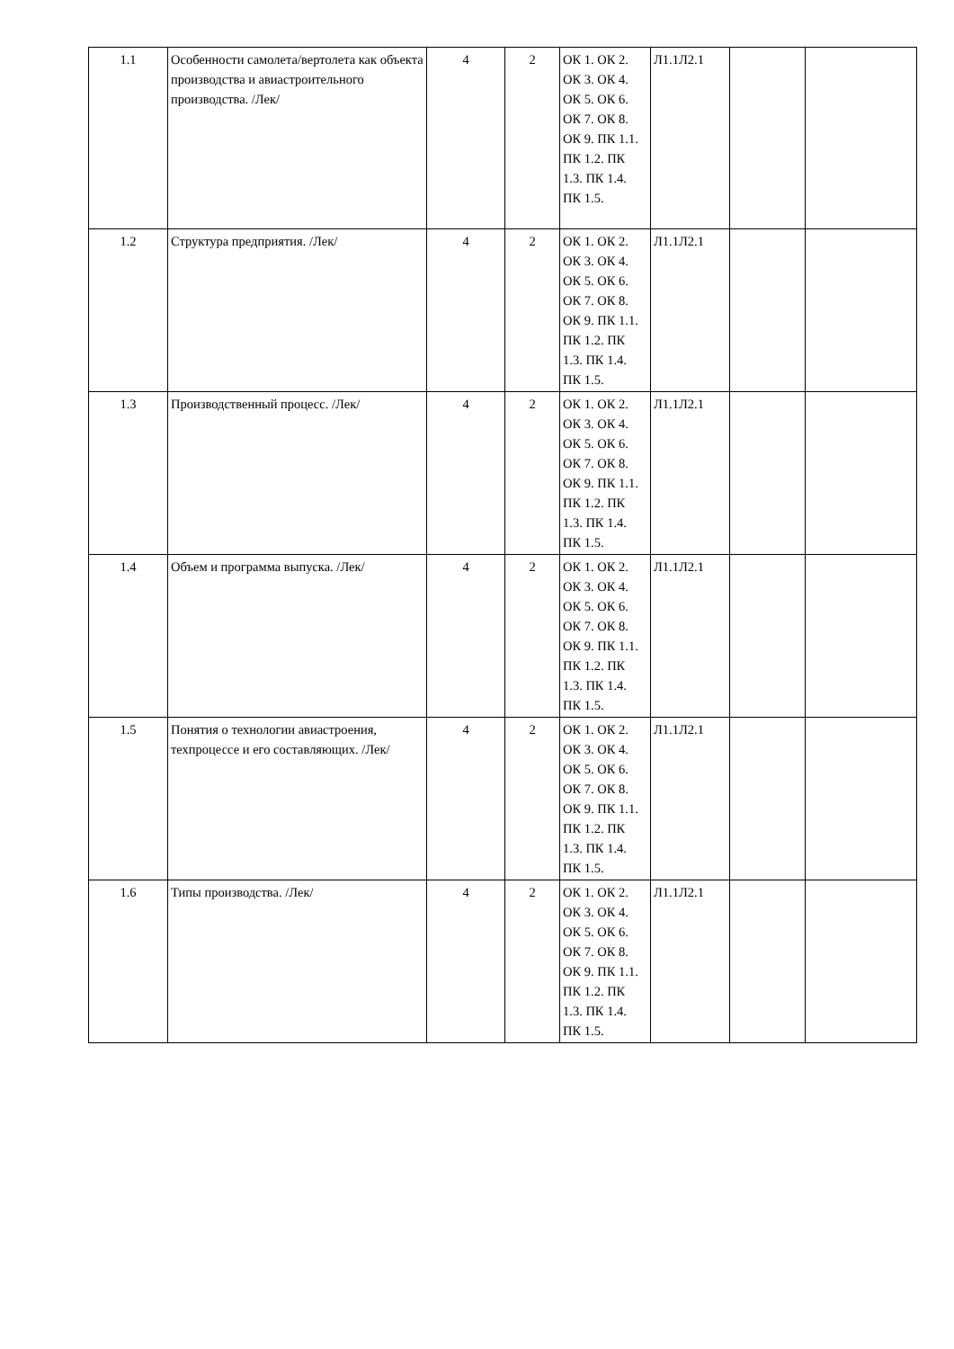| 1.1 | Особенности самолета/вертолета как объекта производства и авиастроительного производства. /Лек/ | 4 | 2 | ОК 1. ОК 2. ОК 3. ОК 4. ОК 5. ОК 6. ОК 7. ОК 8. ОК 9. ПК 1.1. ПК 1.2. ПК 1.3. ПК 1.4. ПК 1.5. | Л1.1Л2.1 | | |
| 1.2 | Структура предприятия. /Лек/ | 4 | 2 | ОК 1. ОК 2. ОК 3. ОК 4. ОК 5. ОК 6. ОК 7. ОК 8. ОК 9. ПК 1.1. ПК 1.2. ПК 1.3. ПК 1.4. ПК 1.5. | Л1.1Л2.1 | | |
| 1.3 | Производственный процесс. /Лек/ | 4 | 2 | ОК 1. ОК 2. ОК 3. ОК 4. ОК 5. ОК 6. ОК 7. ОК 8. ОК 9. ПК 1.1. ПК 1.2. ПК 1.3. ПК 1.4. ПК 1.5. | Л1.1Л2.1 | | |
| 1.4 | Объем и программа выпуска. /Лек/ | 4 | 2 | ОК 1. ОК 2. ОК 3. ОК 4. ОК 5. ОК 6. ОК 7. ОК 8. ОК 9. ПК 1.1. ПК 1.2. ПК 1.3. ПК 1.4. ПК 1.5. | Л1.1Л2.1 | | |
| 1.5 | Понятия о технологии авиастроения, техпроцессе и его составляющих. /Лек/ | 4 | 2 | ОК 1. ОК 2. ОК 3. ОК 4. ОК 5. ОК 6. ОК 7. ОК 8. ОК 9. ПК 1.1. ПК 1.2. ПК 1.3. ПК 1.4. ПК 1.5. | Л1.1Л2.1 | | |
| 1.6 | Типы производства. /Лек/ | 4 | 2 | ОК 1. ОК 2. ОК 3. ОК 4. ОК 5. ОК 6. ОК 7. ОК 8. ОК 9. ПК 1.1. ПК 1.2. ПК 1.3. ПК 1.4. ПК 1.5. | Л1.1Л2.1 | | |